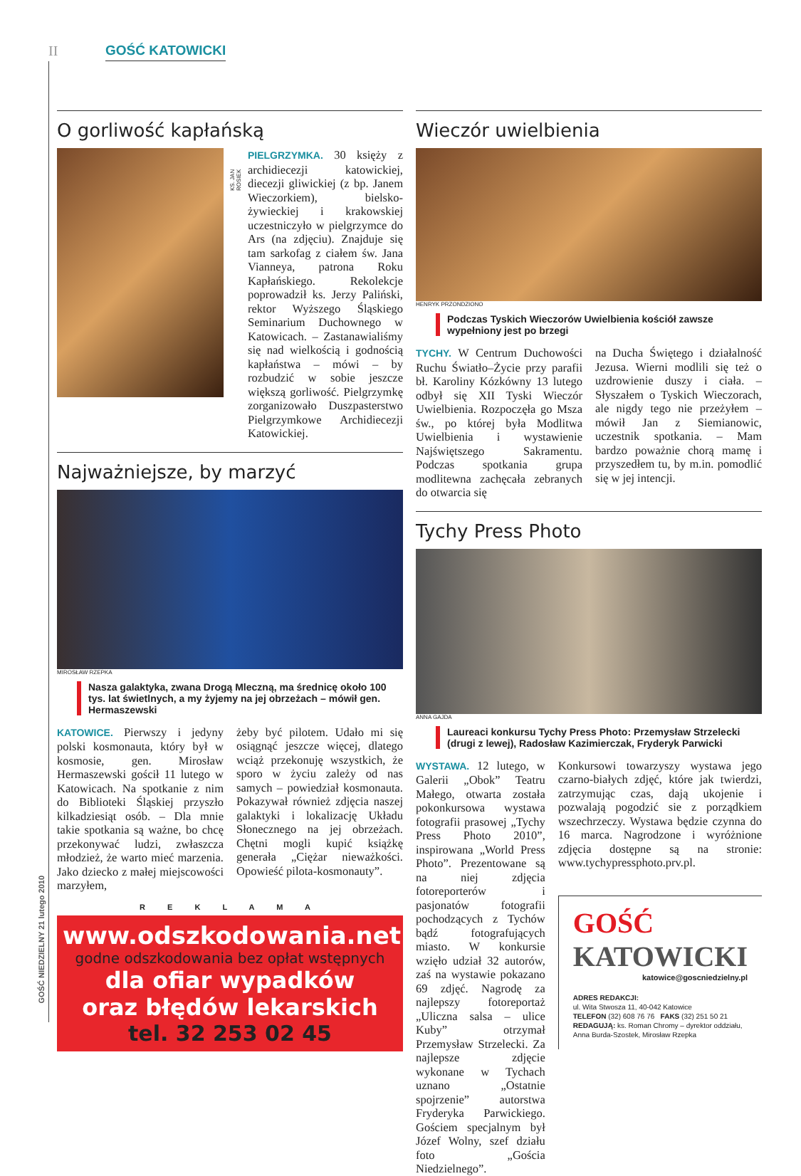II GOŚĆ KATOWICKI
GOŚĆ NIEDZIELNY 21 lutego 2010
O gorliwość kapłańską
KS. JAN ROSIEK
PIELGRZYMKA. 30 księży z archidiecezji katowickiej, diecezji gliwickiej (z bp. Janem Wieczorkiem), bielsko-żywieckiej i krakowskiej uczestniczyło w pielgrzymce do Ars (na zdjęciu). Znajduje się tam sarkofag z ciałem św. Jana Vianneya, patrona Roku Kapłańskiego. Rekolekcje poprowadził ks. Jerzy Paliński, rektor Wyższego Śląskiego Seminarium Duchownego w Katowicach. – Zastanawialiśmy się nad wielkością i godnością kapłaństwa – mówi – by rozbudzić w sobie jeszcze większą gorliwość. Pielgrzymkę zorganizowało Duszpasterstwo Pielgrzymkowe Archidiecezji Katowickiej.
Najważniejsze, by marzyć
MIROSŁAW RZEPKA
Nasza galaktyka, zwana Drogą Mleczną, ma średnicę około 100 tys. lat świetlnych, a my żyjemy na jej obrzeżach – mówił gen. Hermaszewski
KATOWICE. Pierwszy i jedyny polski kosmonauta, który był w kosmosie, gen. Mirosław Hermaszewski gościł 11 lutego w Katowicach. Na spotkanie z nim do Biblioteki Śląskiej przyszło kilkadziesiąt osób. – Dla mnie takie spotkania są ważne, bo chcę przekonywać ludzi, zwłaszcza młodzież, że warto mieć marzenia. Jako dziecko z małej miejscowości marzyłem,
żeby być pilotem. Udało mi się osiągnąć jeszcze więcej, dlatego wciąż przekonuję wszystkich, że sporo w życiu zależy od nas samych – powiedział kosmonauta. Pokazywał również zdjęcia naszej galaktyki i lokalizację Układu Słonecznego na jej obrzeżach. Chętni mogli kupić książkę generała „Ciężar nieważkości. Opowieść pilota-kosmonauty”.
R E K L A M A
www.odszkodowania.net.pl
godne odszkodowania bez opłat wstępnych
dla ofiar wypadków
oraz błędów lekarskich
tel. 32 253 02 45
Wieczór uwielbienia
HENRYK PRZONDZIONO
Podczas Tyskich Wieczorów Uwielbienia kościół zawsze wypełniony jest po brzegi
TYCHY. W Centrum Duchowości Ruchu Światło–Życie przy parafii bł. Karoliny Kózkówny 13 lutego odbył się XII Tyski Wieczór Uwielbienia. Rozpoczęła go Msza św., po której była Modlitwa Uwielbienia i wystawienie Najświętszego Sakramentu. Podczas spotkania grupa modlitewna zachęcała zebranych do otwarcia się
na Ducha Świętego i działalność Jezusa. Wierni modlili się też o uzdrowienie duszy i ciała. – Słyszałem o Tyskich Wieczorach, ale nigdy tego nie przeżyłem – mówił Jan z Siemianowic, uczestnik spotkania. – Mam bardzo poważnie chorą mamę i przyszedłem tu, by m.in. pomodlić się w jej intencji.
Tychy Press Photo
ANNA GAJDA
Laureaci konkursu Tychy Press Photo: Przemysław Strzelecki (drugi z lewej), Radosław Kazimierczak, Fryderyk Parwicki
WYSTAWA. 12 lutego, w Galerii „Obok” Teatru Małego, otwarta została pokonkursowa wystawa fotografii prasowej „Tychy Press Photo 2010”, inspirowana „World Press Photo”. Prezentowane są na niej zdjęcia fotoreporterów i pasjonatów fotografii pochodzących z Tychów bądź fotografujących miasto. W konkursie wzięło udział 32 autorów, zaś na wystawie pokazano 69 zdjęć. Nagrodę za najlepszy fotoreportaż „Uliczna salsa – ulice Kuby” otrzymał Przemysław Strzelecki. Za najlepsze zdjęcie wykonane w Tychach uznano „Ostatnie spojrzenie” autorstwa Fryderyka Parwickiego. Gościem specjalnym był Józef Wolny, szef działu foto „Gościa Niedzielnego”.
Konkursowi towarzyszy wystawa jego czarno-białych zdjęć, które jak twierdzi, zatrzymując czas, dają ukojenie i pozwalają pogodzić sie z porządkiem wszechrzeczy. Wystawa będzie czynna do 16 marca. Nagrodzone i wyróżnione zdjęcia dostępne są na stronie: www.tychypressphoto.prv.pl.
GOŚĆ KATOWICKI
katowice@goscniedzielny.pl
ADRES REDAKCJI:
ul. Wita Stwosza 11, 40-042 Katowice
TELEFON (32) 608 76 76 FAKS (32) 251 50 21
REDAGUJĄ: ks. Roman Chromy – dyrektor oddziału, Anna Burda-Szostek, Mirosław Rzepka